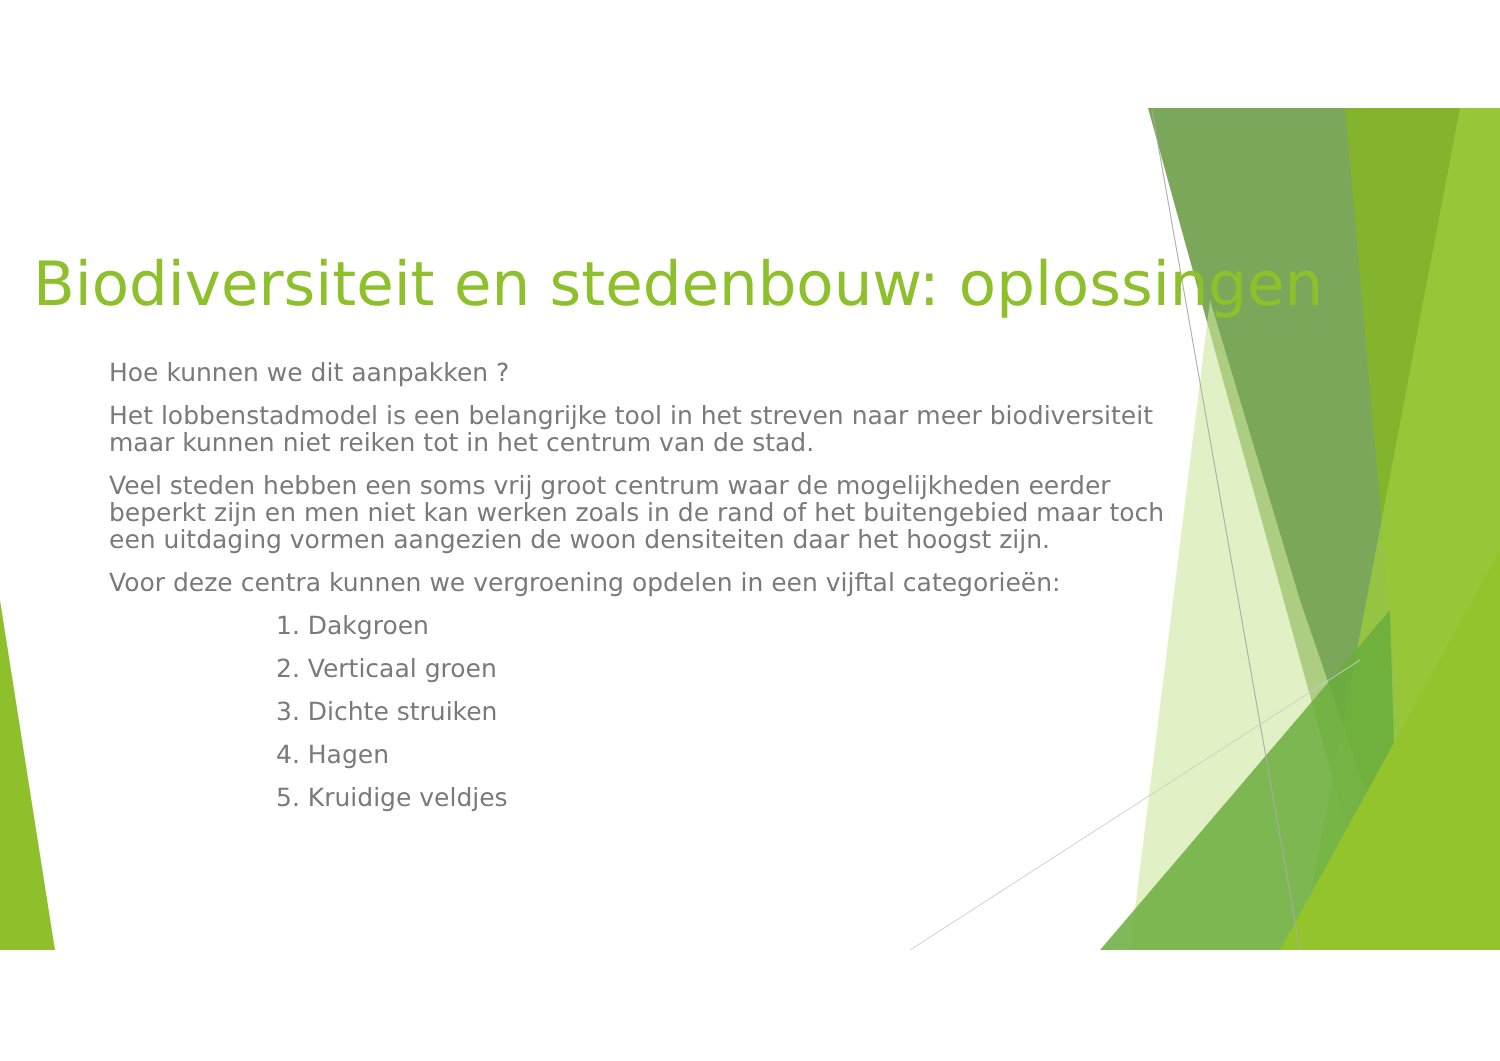Biodiversiteit en stedenbouw: oplossingen
Hoe kunnen we dit aanpakken ?
Het lobbenstadmodel is een belangrijke tool in het streven naar meer biodiversiteit maar kunnen niet reiken tot in het centrum van de stad.
Veel steden hebben een soms vrij groot centrum waar de mogelijkheden eerder beperkt zijn en men niet kan werken zoals in de rand of het buitengebied maar toch een uitdaging vormen aangezien de woon densiteiten daar het hoogst zijn.
Voor deze centra kunnen we vergroening opdelen in een vijftal categorieën:
1. Dakgroen
2. Verticaal groen
3. Dichte struiken
4. Hagen
5. Kruidige veldjes